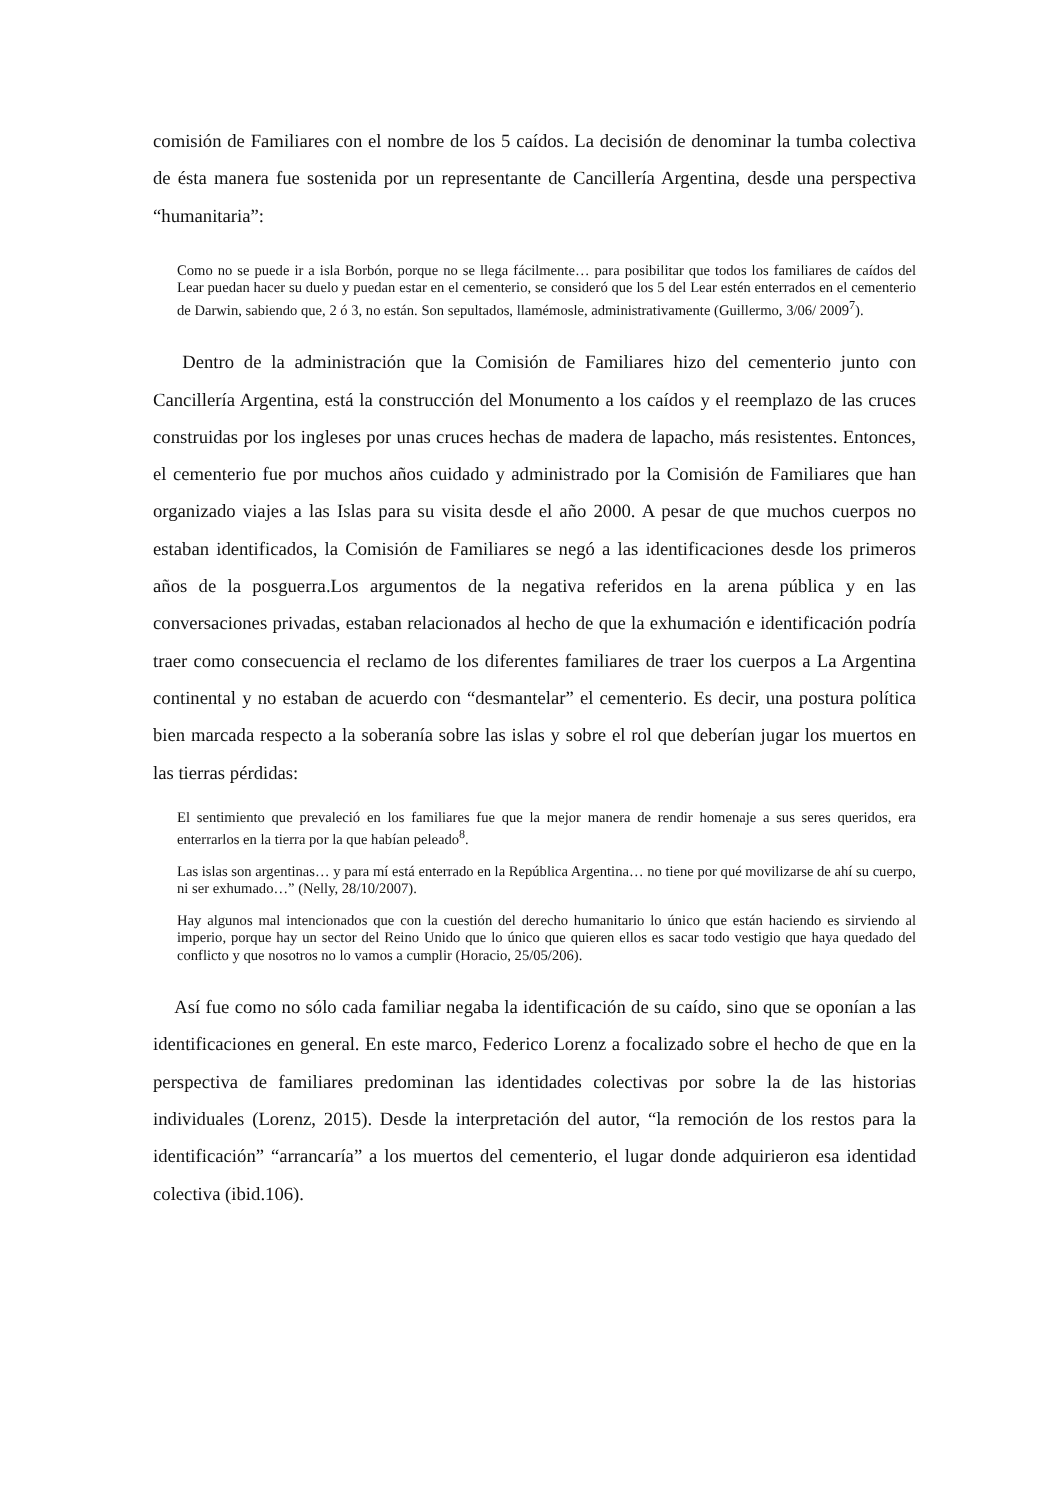comisión de Familiares con el nombre de los 5 caídos. La decisión de denominar la tumba colectiva de ésta manera fue sostenida por un representante de Cancillería Argentina, desde una perspectiva “humanitaria”:
Como no se puede ir a isla Borbón, porque no se llega fácilmente… para posibilitar que todos los familiares de caídos del Lear puedan hacer su duelo y puedan estar en el cementerio, se consideró que los 5 del Lear estén enterrados en el cementerio de Darwin, sabiendo que, 2 ó 3, no están. Son sepultados, llamémosle, administrativamente (Guillermo, 3/06/ 2009<sup>7</sup>).
Dentro de la administración que la Comisión de Familiares hizo del cementerio junto con Cancillería Argentina, está la construcción del Monumento a los caídos y el reemplazo de las cruces construidas por los ingleses por unas cruces hechas de madera de lapacho, más resistentes. Entonces, el cementerio fue por muchos años cuidado y administrado por la Comisión de Familiares que han organizado viajes a las Islas para su visita desde el año 2000. A pesar de que muchos cuerpos no estaban identificados, la Comisión de Familiares se negó a las identificaciones desde los primeros años de la posguerra.Los argumentos de la negativa referidos en la arena pública y en las conversaciones privadas, estaban relacionados al hecho de que la exhumación e identificación podría traer como consecuencia el reclamo de los diferentes familiares de traer los cuerpos a La Argentina continental y no estaban de acuerdo con “desmantelar” el cementerio. Es decir, una postura política bien marcada respecto a la soberanía sobre las islas y sobre el rol que deberían jugar los muertos en las tierras pérdidas:
El sentimiento que prevaleció en los familiares fue que la mejor manera de rendir homenaje a sus seres queridos, era enterrarlos en la tierra por la que habían peleado<sup>8</sup>.
Las islas son argentinas… y para mí está enterrado en la República Argentina… no tiene por qué movilizarse de ahí su cuerpo, ni ser exhumado…” (Nelly, 28/10/2007).
Hay algunos mal intencionados que con la cuestión del derecho humanitario lo único que están haciendo es sirviendo al imperio, porque hay un sector del Reino Unido que lo único que quieren ellos es sacar todo vestigio que haya quedado del conflicto y que nosotros no lo vamos a cumplir (Horacio, 25/05/206).
Así fue como no sólo cada familiar negaba la identificación de su caído, sino que se oponían a las identificaciones en general. En este marco, Federico Lorenz a focalizado sobre el hecho de que en la perspectiva de familiares predominan las identidades colectivas por sobre la de las historias individuales (Lorenz, 2015). Desde la interpretación del autor, “la remoción de los restos para la identificación” “arrancaría” a los muertos del cementerio, el lugar donde adquirieron esa identidad colectiva (ibid.106).